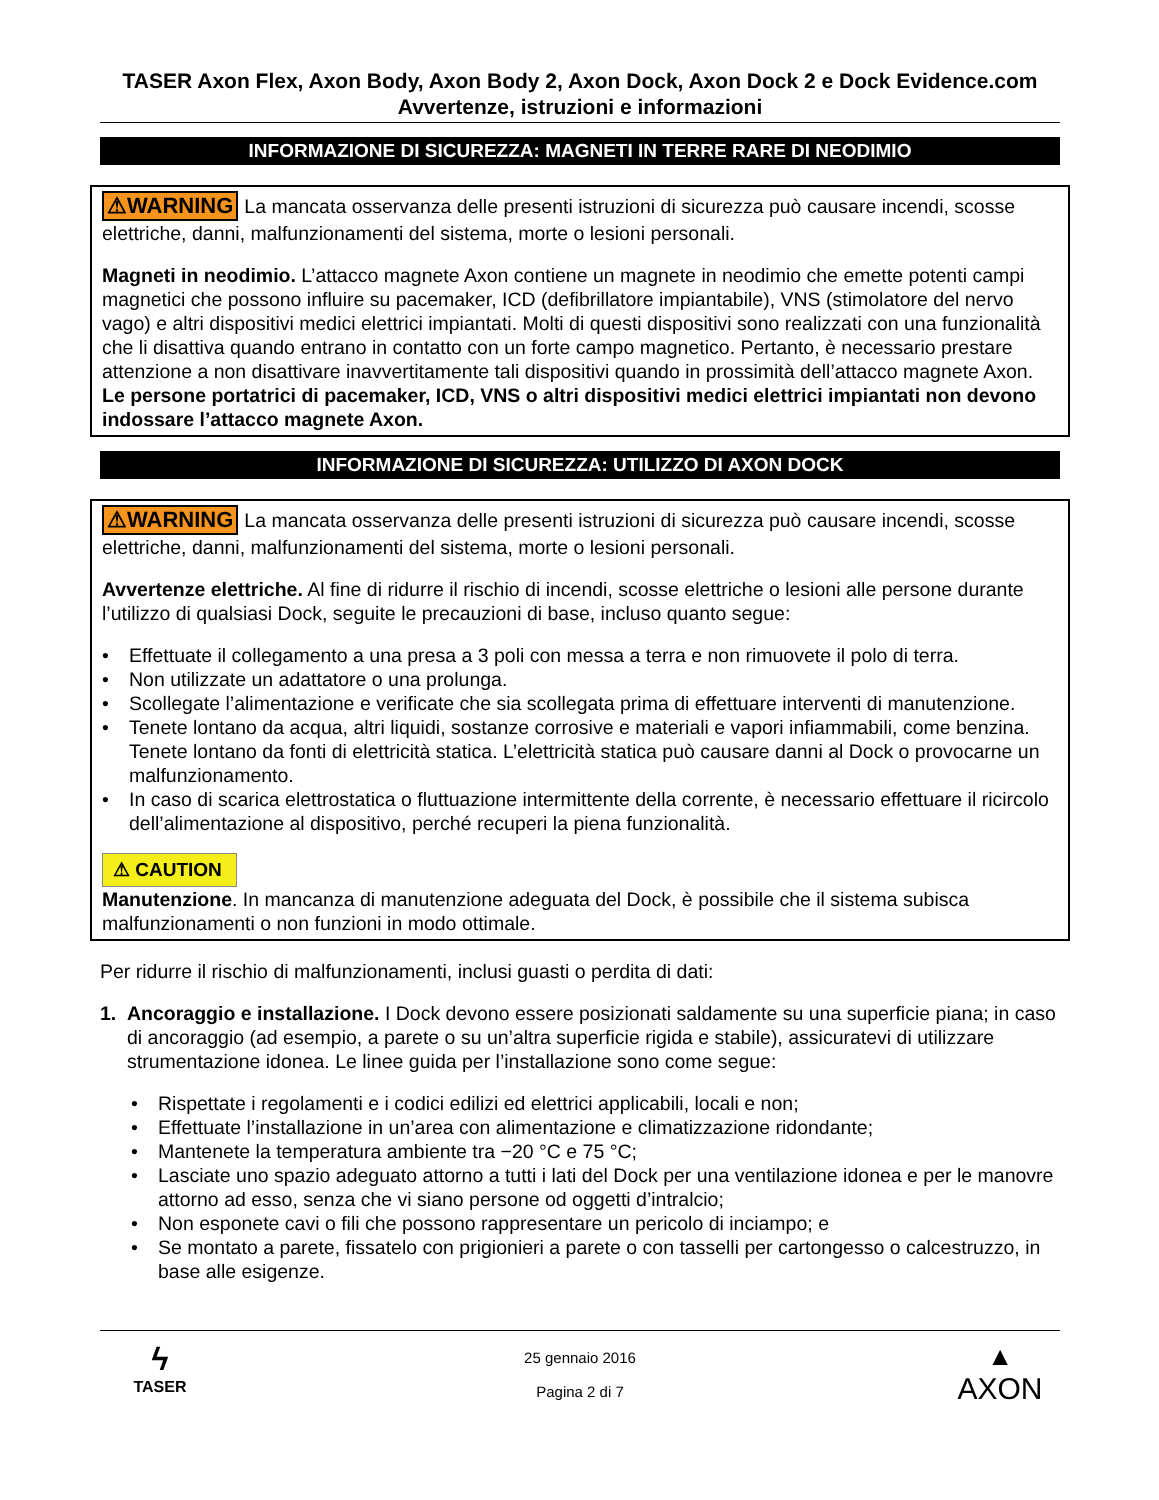TASER Axon Flex, Axon Body, Axon Body 2, Axon Dock, Axon Dock 2 e Dock Evidence.com Avvertenze, istruzioni e informazioni
INFORMAZIONE DI SICUREZZA: MAGNETI IN TERRE RARE DI NEODIMIO
⚠WARNING La mancata osservanza delle presenti istruzioni di sicurezza può causare incendi, scosse elettriche, danni, malfunzionamenti del sistema, morte o lesioni personali.
Magneti in neodimio. L’attacco magnete Axon contiene un magnete in neodimio che emette potenti campi magnetici che possono influire su pacemaker, ICD (defibrillatore impiantabile), VNS (stimolatore del nervo vago) e altri dispositivi medici elettrici impiantati. Molti di questi dispositivi sono realizzati con una funzionalità che li disattiva quando entrano in contatto con un forte campo magnetico. Pertanto, è necessario prestare attenzione a non disattivare inavvertitamente tali dispositivi quando in prossimità dell’attacco magnete Axon. Le persone portatrici di pacemaker, ICD, VNS o altri dispositivi medici elettrici impiantati non devono indossare l’attacco magnete Axon.
INFORMAZIONE DI SICUREZZA: UTILIZZO DI AXON DOCK
⚠WARNING La mancata osservanza delle presenti istruzioni di sicurezza può causare incendi, scosse elettriche, danni, malfunzionamenti del sistema, morte o lesioni personali.
Avvertenze elettriche. Al fine di ridurre il rischio di incendi, scosse elettriche o lesioni alle persone durante l’utilizzo di qualsiasi Dock, seguite le precauzioni di base, incluso quanto segue:
• Effettuate il collegamento a una presa a 3 poli con messa a terra e non rimuovete il polo di terra.
• Non utilizzate un adattatore o una prolunga.
• Scollegate l’alimentazione e verificate che sia scollegata prima di effettuare interventi di manutenzione.
• Tenete lontano da acqua, altri liquidi, sostanze corrosive e materiali e vapori infiammabili, come benzina. Tenete lontano da fonti di elettricità statica. L’elettricità statica può causare danni al Dock o provocarne un malfunzionamento.
• In caso di scarica elettrostatica o fluttuazione intermittente della corrente, è necessario effettuare il ricircolo dell’alimentazione al dispositivo, perché recuperi la piena funzionalità.
⚠ CAUTION
Manutenzione. In mancanza di manutenzione adeguata del Dock, è possibile che il sistema subisca malfunzionamenti o non funzioni in modo ottimale.
Per ridurre il rischio di malfunzionamenti, inclusi guasti o perdita di dati:
1. Ancoraggio e installazione. I Dock devono essere posizionati saldamente su una superficie piana; in caso di ancoraggio (ad esempio, a parete o su un’altra superficie rigida e stabile), assicuratevi di utilizzare strumentazione idonea. Le linee guida per l’installazione sono come segue:
• Rispettate i regolamenti e i codici edilizi ed elettrici applicabili, locali e non;
• Effettuate l’installazione in un’area con alimentazione e climatizzazione ridondante;
• Mantenete la temperatura ambiente tra −20 °C e 75 °C;
• Lasciate uno spazio adeguato attorno a tutti i lati del Dock per una ventilazione idonea e per le manovre attorno ad esso, senza che vi siano persone od oggetti d’intralcio;
• Non esponete cavi o fili che possono rappresentare un pericolo di inciampo; e
• Se montato a parete, fissatelo con prigionieri a parete o con tasselli per cartongesso o calcestruzzo, in base alle esigenze.
ϟ
TASER
25 gennaio 2016
Pagina 2 di 7
▲
AXON